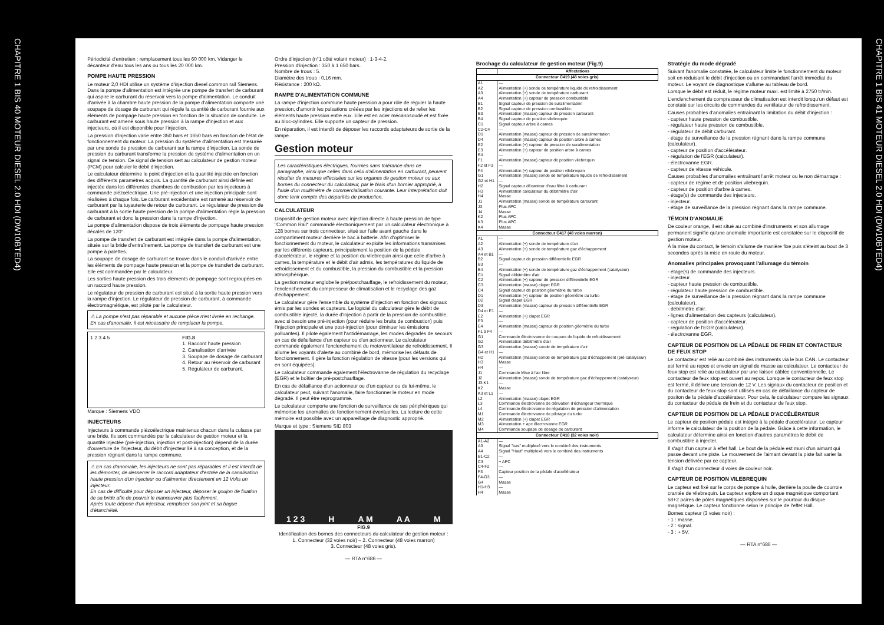CHAPITRE 1 BIS 40 MOTEUR DIESEL 2.0 HDI (DW10BTED4)
Périodicité d'entretien : remplacement tous les 60 000 km. Vidanger le décanteur d'eau tous les ans ou tous les 20 000 km.
POMPE HAUTE PRESSION
Le moteur 2,0 HDI utilise un système d'injection diesel common rail Siemens. Dans la pompe d'alimentation est intégrée une pompe de transfert de carburant qui aspire le carburant du réservoir vers la pompe d'alimentation. Le conduit d'arrivée à la chambre haute pression de la pompe d'alimentation comporte une soupape de dosage de carburant qui régule la quantité de carburant fournie aux éléments de pompage haute pression en fonction de la situation de conduite. Le carburant est amené sous haute pression à la rampe d'injection et aux injecteurs, où il est disponible pour l'injection.
La pression d'injection varie entre 350 bars et 1650 bars en fonction de l'état de fonctionnement du moteur. La pression du système d'alimentation est mesurée par une sonde de pression de carburant sur la rampe d'injection. La sonde de pression du carburant transforme la pression de système d'alimentation en un signal de tension. Ce signal de tension sert au calculateur de gestion moteur (PCM) pour calculer le débit d'injection.
Le calculateur détermine le point d'injection et la quantité injectée en fonction des différents paramètres acquis. La quantité de carburant ainsi définie est injectée dans les différentes chambres de combustion par les injecteurs à commande piézoélectrique. Une pré-injection et une injection principale sont réalisées à chaque fois. Le carburant excédentaire est ramené au réservoir de carburant par la tuyauterie de retour de carburant. Le régulateur de pression de carburant à la sortie haute pression de la pompe d'alimentation règle la pression de carburant et donc la pression dans la rampe d'injection.
La pompe d'alimentation dispose de trois éléments de pompage haute pression décalés de 120°.
La pompe de transfert de carburant est intégrée dans la pompe d'alimentation, située sur la bride d'entraînement. La pompe de transfert de carburant est une pompe à palettes.
La soupape de dosage de carburant se trouve dans le conduit d'arrivée entre les éléments de pompage haute pression et la pompe de transfert de carburant. Elle est commandée par le calculateur.
Les sorties haute pression des trois éléments de pompage sont regroupées en un raccord haute pression.
Le régulateur de pression de carburant est situé à la sortie haute pression vers la rampe d'injection. Le régulateur de pression de carburant, à commande électromagnétique, est piloté par le calculateur.
⚠ La pompe n'est pas réparable et aucune pièce n'est livrée en rechange. En cas d'anomalie, il est nécessaire de remplacer la pompe.
1 2 3 4 5 FIG.8
1. Raccord haute pression
2. Canalisation d'arrivée
3. Soupape de dosage de carburant
4. Retour au réservoir de carburant
5. Régulateur de carburant.
Marque : Siemens VDO
INJECTEURS
Injecteurs à commande piézoélectrique maintenus chacun dans la culasse par une bride. Ils sont commandés par le calculateur de gestion moteur et la quantité injectée (pré-injection, injection et post-injection) dépend de la durée d'ouverture de l'injecteur, du débit d'injecteur lié à sa conception, et de la pression régnant dans la rampe commune.
⚠ En cas d'anomalie, les injecteurs ne sont pas réparables et il est interdit de les démonter, de desserrer le raccord adaptateur d'entrée de la canalisation haute pression d'un injecteur ou d'alimenter directement en 12 Volts un injecteur.
En cas de difficulté pour déposer un injecteur, déposer le goujon de fixation de sa bride afin de pouvoir le manœuvrer plus facilement.
Après toute dépose d'un injecteur, remplacer son joint et sa bague d'étanchéité.
Ordre d'injection (n°1 côté volant moteur) : 1-3-4-2.
Pression d'injection : 350 à 1 650 bars.
Nombre de trous : 5.
Diamètre des trous : 0,16 mm.
Résistance : 200 kΩ.
RAMPE D'ALIMENTATION COMMUNE
La rampe d'injection commune haute pression a pour rôle de réguler la haute pression, d'amortir les pulsations créées par les injections et de relier les éléments haute pression entre eux. Elle est en acier mécanosoudé et est fixée au bloc-cylindres. Elle supporte un capteur de pression.
En réparation, il est interdit de déposer les raccords adaptateurs de sortie de la rampe.
Gestion moteur
Les caractéristiques électriques, fournies sans tolérance dans ce paragraphe, ainsi que celles dans celui d'alimentation en carburant, peuvent résulter de mesures effectuées sur les organes de gestion moteur ou aux bornes du connecteur du calculateur, par le biais d'un bornier approprié, à l'aide d'un multimètre de commercialisation courante. Leur interprétation doit donc tenir compte des disparités de production.
CALCULATEUR
Dispositif de gestion moteur avec injection directe à haute pression de type "Common Rail" commandé électroniquement par un calculateur électronique à 128 bornes sur trois connecteur, situé sur l'aile avant gauche dans le compartiment moteur derrière le bac à batterie. Afin d'optimiser le fonctionnement du moteur, le calculateur exploite les informations transmises par les différents capteurs, principalement la position de la pédale d'accélérateur, le régime et la position du vilebrequin ainsi que celle d'arbre à cames, la température et le débit d'air admis, les températures du liquide de refroidissement et du combustible, la pression du combustible et la pression atmosphérique.
La gestion moteur englobe le pré/postchauffage, le refroidissement du moteur, l'enclenchement du compresseur de climatisation et le recyclage des gaz d'échappement.
Le calculateur gère l'ensemble du système d'injection en fonction des signaux émis par les sondes et capteurs. Le logiciel du calculateur gère le débit de combustible injecté, la durée d'injection à partir de la pression de combustible, avec si besoin une pré-injection (pour réduire les bruits de combustion) puis l'injection principale et une post-injection (pour diminuer les émissions polluantes). Il pilote également l'antidémarrage, les modes dégradés de secours en cas de défaillance d'un capteur ou d'un actionneur. Le calculateur commande également l'enclenchement du motoventilateur de refroidissement. Il allume les voyants d'alerte au combiné de bord, mémorise les défauts de fonctionnement. Il gère la fonction régulation de vitesse (pour les versions qui en sont équipées).
Le calculateur commande également l'électrovanne de régulation du recyclage (EGR) et le boîtier de pré-postchauffage.
En cas de défaillance d'un actionneur ou d'un capteur ou de lui-même, le calculateur peut, suivant l'anomalie, faire fonctionner le moteur en mode dégradé. Il peut être reprogrammé.
Le calculateur comporte une fonction de surveillance de ses périphériques qui mémorise les anomalies de fonctionnement éventuelles. La lecture de cette mémoire est possible avec un appareillage de diagnostic approprié.
Marque et type : Siemens SID 803
1 2 3 H A M A A M
FIG.9
Identification des bornes des connecteurs du calculateur de gestion moteur :
1. Connecteur (32 voies noir) – 2. Connecteur (48 voies marron)
3. Connecteur (48 voies gris).
— RTA n°686 —
Brochage du calculateur de gestion moteur (Fig.9)
| | Affectations |
| --- | --- |
| Connecteur C419 (48 voies gris) | |
| A1 | — |
| A2 | Alimentation (+) sonde de température liquide de refroidissement |
| A3 | Alimentation (+) sonde de température carburant |
| A4 | Alimentation (+) capteur de pression combustible |
| B1 | Signal capteur de pression de suralimentation |
| B2 | Signal capteur de pression combustible. |
| B3 | Alimentation (masse) capteur de pression carburant |
| B4 | Signal capteur de position vilebrequin |
| C1 | Signal capteur arbre à cames |
| C2-C4 | — |
| D1 | Alimentation (masse) capteur de pression de suralimentation |
| D4 | Alimentation (masse) capteur de position arbre à cames |
| E2 | Alimentation (+) capteur de pression de suralimentation |
| E3 | Alimentation (+) capteur de position arbre à cames |
| E4 | — |
| F1 | Alimentation (masse) capteur de position vilebrequin |
| F2 et F3 | — |
| F4 | Alimentation (+) capteur de position vilebrequin |
| G1 | Alimentation (masse) sonde de température liquide de refroidissement |
| G2 et H1 | — |
| H2 | Signal capteur décanteur d'eau filtre à carburant |
| H3 | Alimentation calculateur du débitmètre d'air |
| H4 | Masse |
| J1 | Alimentation (masse) sonde de température carburant |
| J3 | Plus APC |
| J4 | Masse |
| K2 | Plus APC |
| K3 | Plus APC |
| K4 | Masse |
| Connecteur C417 (48 voies marron) | |
| A1 | — |
| A2 | Alimentation (+) sonde de température d'air |
| A3 | Alimentation (+) sonde de température gaz d'échappement |
| A4 et B1 | — |
| B2 | Signal capteur de pression différentielle EGR |
| B3 | — |
| B4 | Alimentation (+) sonde de température gaz d'échappement (catalyseur) |
| C1 | Signal débitmètre d'air |
| C2 | Alimentation (+) capteur de pression différentielle EGR |
| C3 | Alimentation (masse) clapet EGR |
| C4 | Signal capteur de position géométrie du turbo |
| D1 | Alimentation (+) capteur de position géométrie du turbo |
| D2 | Signal clapet EGR |
| D3 | Alimentation (masse) capteur de pression différentielle EGR |
| D4 et E1 | — |
| E2 | Alimentation (+) clapet EGR |
| E3 | — |
| E4 | Alimentation (masse) capteur de position géométrie du turbo |
| F1 à F4 | — |
| G1 | Commande électrovanne de coupure de liquide de refroidissement |
| G2 | Alimentation débitmètre d'air |
| G3 | Alimentation (masse) sonde de température d'air |
| G4 et H1 | — |
| H2 | Alimentation (masse) sonde de température gaz d'échappement (pré-catalyseur) |
| H3 | Masse |
| H4 | — |
| J1 | Commande Mise à l'air libre |
| J2 | Alimentation (masse) sonde de température gaz d'échappement (catalyseur) |
| J3-K1 | — |
| K2 | Masse |
| K3 et L1 | — |
| L2 | Alimentation (masse) clapet EGR |
| L3 | Commande électrovanne de dérivation d'échangeur thermique |
| L4 | Commande électrovanne de régulation de pression d'alimentation |
| M1 | Commande électrovanne de pilotage du turbo |
| M2 | Alimentation (+) clapet EGR |
| M3 | Alimentation + apc électrovanne EGR |
| M4 | Commande soupape de dosage de carburant |
| Connecteur C418 (32 voies noir) | |
| A1-A2 | — |
| A3 | Signal "bas" multiplexé vers le combiné des instruments |
| A4 | Signal "Haut" multiplexé vers le combiné des instruments |
| B1-C2 | — |
| C3 | + APC |
| C4-F2 | — |
| F3 | Capteur position de la pédale d'accélérateur |
| F4-G3 | — |
| G4 | Masse |
| H1-H3 | — |
| H4 | Masse |
Stratégie du mode dégradé
Suivant l'anomalie constatée, le calculateur limite le fonctionnement du moteur soit en réduisant le débit d'injection ou en commandant l'arrêt immédiat du moteur. Le voyant de diagnostique s'allume au tableau de bord.
Lorsque le débit est réduit, le régime moteur maxi. est limité à 2750 tr/min.
L'enclenchement du compresseur de climatisation est interdit lorsqu'un défaut est constaté sur les circuits de commandes du ventilateur de refroidissement.
Causes probables d'anomalies entraînant la limitation du débit d'injection :
- capteur haute pression de combustible.
- régulateur haute pression de combustible.
- régulateur de débit carburant.
- étage de surveillance de la pression régnant dans la rampe commune (calculateur).
- capteur de position d'accélérateur.
- régulation de l'EGR (calculateur).
- électrovanne EGR.
- capteur de vitesse véhicule.
Causes probables d'anomalies entraînant l'arrêt moteur ou le non démarrage :
- capteur de régime et de position vilebrequin.
- capteur de position d'arbre à cames.
- étage(s) de commande des injecteurs.
- injecteur.
- étage de surveillance de la pression régnant dans la rampe commune.
TÉMOIN D'ANOMALIE
De couleur orange, il est situé au combiné d'instruments et son allumage permanent signifie qu'une anomalie importante est constatée sur le dispositif de gestion moteur.
À la mise du contact, le témoin s'allume de manière fixe puis s'éteint au bout de 3 secondes après la mise en route du moteur.
Anomalies principales provoquant l'allumage du témoin
- étage(s) de commande des injecteurs.
- injecteur.
- capteur haute pression de combustible.
- régulateur haute pression de combustible.
- étage de surveillance de la pression régnant dans la rampe commune (calculateur).
- débitmètre d'air.
- lignes d'alimentation des capteurs (calculateur).
- capteur de position d'accélérateur.
- régulation de l'EGR (calculateur).
- électrovanne EGR.
CAPTEUR DE POSITION DE LA PÉDALE DE FREIN ET CONTACTEUR DE FEUX STOP
Le contacteur est relié au combiné des instruments via le bus CAN. Le contacteur est fermé au repos et envoie un signal de masse au calculateur. Le contacteur de feux stop est relié au calculateur par une liaison câblée conventionnelle. Le contacteur de feux stop est ouvert au repos. Lorsque le contacteur de feux stop est fermé, il délivre une tension de 12 V. Les signaux du contacteur de position et du contacteur de feux stop sont utilisés en cas de défaillance du capteur de positon de la pédale d'accélérateur. Pour cela, le calculateur compare les signaux du contacteur de pédale de frein et du contacteur de feux stop.
CAPTEUR DE POSITION DE LA PÉDALE D'ACCÉLÉRATEUR
Le capteur de position pédale est intégré à la pédale d'accélérateur. Le capteur informe le calculateur de la position de la pédale. Grâce à cette information, le calculateur détermine ainsi en fonction d'autres paramètres le débit de combustible à injecter.
Il s'agit d'un capteur à effet hall. Le bout de la pédale est muni d'un aimant qui passe devant une piste. Le mouvement de l'aimant devant la piste fait varier la tension délivrée par ce capteur.
Il s'agit d'un connecteur 4 voies de couleur noir.
CAPTEUR DE POSITION VILEBREQUIN
Le capteur est fixé sur le corps de pompe à huile, derrière la poulie de courroie crantée de vilebrequin. Le capteur explore un disque magnétique comportant 58+2 paires de pôles magnétiques disposées sur le pourtour du disque magnétique. Le capteur fonctionne selon le principe de l'effet Hall.
Bornes capteur (3 voies noir) :
- 1 : masse.
- 2 : signal.
- 3 : + 5V.
— RTA n°686 —
CHAPITRE 1 BIS 41 MOTEUR DIESEL 2.0 HDI (DW10BTED4)